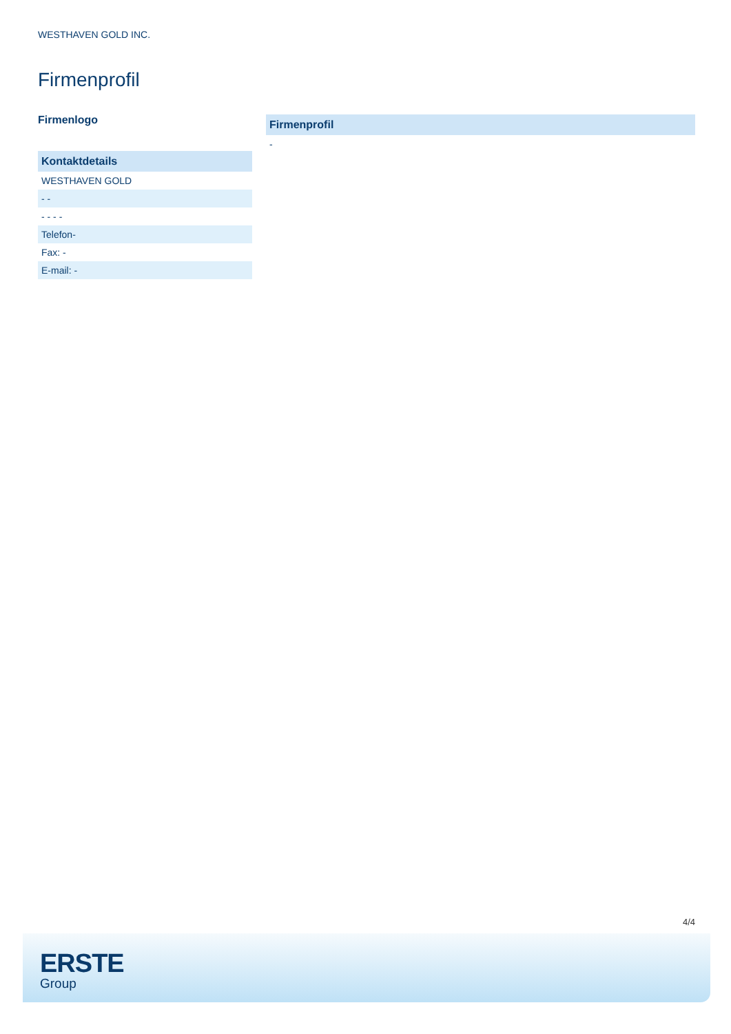WESTHAVEN GOLD INC.
Firmenprofil
Firmenlogo
| Kontaktdetails |
| --- |
| WESTHAVEN GOLD |
| - - |
| - - - - |
| Telefon- |
| Fax: - |
| E-mail: - |
| Firmenprofil |
| --- |
| - |
4/4
ERSTE
Group